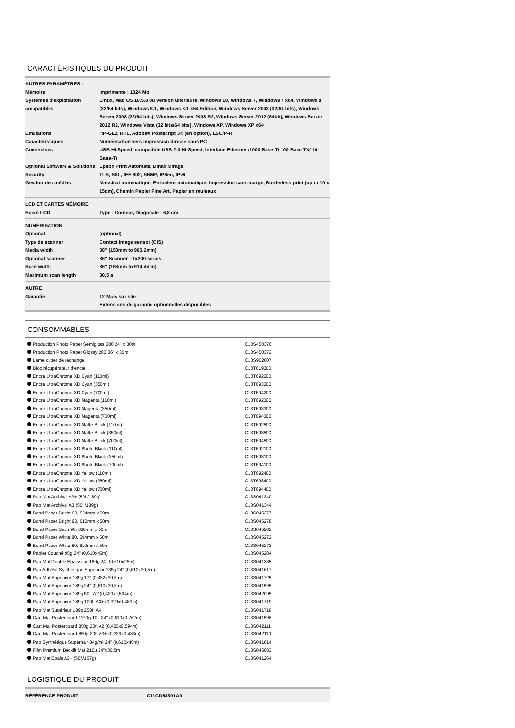CARACTÉRISTIQUES DU PRODUIT
| AUTRES PARAMÈTRES : | |
| Mémoire | Imprimante : 1024 Mo |
| Systèmes d’exploitation compatibles | Linux, Mac OS 10.5.8 ou version ultérieure, Windows 10, Windows 7, Windows 7 x64, Windows 8 (32/64 bits), Windows 8.1, Windows 8.1 x64 Edition, Windows Server 2003 (32/64 bits), Windows Server 2008 (32/64 bits), Windows Server 2008 R2, Windows Server 2012 (64bit), Windows Server 2012 R2, Windows Vista (32 bits/64 bits), Windows XP, Windows XP x64 |
| Emulations | HP-GL2, RTL, Adobe® Postscript 3® (en option), ESC/P-R |
| Caractéristiques | Numérisation vers impression directe sans PC |
| Connexions | USB Hi-Speed, compatible USB 2.0 Hi-Speed, Interface Ethernet (1000 Base-T/ 100-Base TX/ 10-Base-T) |
| Optional Software & Solutions | Epson Print Automate, Dinax Mirage |
| Security | TLS, SSL, IEE 802, SNMP, IPSec, IPv6 |
| Gestion des médias | Massicot automatique, Enrouleur automatique, Impression sans marge, Borderless print (up to 10 x 15cm), Chemin Papier Fine Art, Papier en rouleaux |
| LCD ET CARTES MÉMOIRE | |
| Ecran LCD | Type : Couleur, Diagonale : 6,8 cm |
| NUMÉRISATION | |
| Optional | (optional) |
| Type de scanner | Contact image sensor (CIS) |
| Media width | 38" (153mm to 965.2mm) |
| Optional scanner | 36" Scanner - Tx200 series |
| Scan width | 36" (153mm to 914.4mm) |
| Maximum scan length | 30,5 a |
| AUTRE | |
| Garantie | 12 Mois sur site Extensions de garantie optionnelles disponibles |
CONSOMMABLES
Production Photo Paper Semigloss 200 24" x 30m C13S450376
Production Photo Paper Glossy 200 36" x 30m C13S450372
Lame cutter de rechange C13S902007
Bloc récupérateur d'encre C13T619300
Encre UltraChrome XD Cyan (110ml) C13T692200
Encre UltraChrome XD Cyan (350ml) C13T693200
Encre UltraChrome XD Cyan (700ml) C13T694200
Encre UltraChrome XD Magenta (110ml) C13T692300
Encre UltraChrome XD Magenta (350ml) C13T693300
Encre UltraChrome XD Magenta (700ml) C13T694300
Encre UltraChrome XD Matte Black (110ml) C13T692500
Encre UltraChrome XD Matte Black (350ml) C13T693500
Encre UltraChrome XD Matte Black (700ml) C13T694500
Encre UltraChrome XD Photo Black (110ml) C13T692100
Encre UltraChrome XD Photo Black (350ml) C13T693100
Encre UltraChrome XD Photo Black (700ml) C13T694100
Encre UltraChrome XD Yellow (110ml) C13T692400
Encre UltraChrome XD Yellow (350ml) C13T693400
Encre UltraChrome XD Yellow (700ml) C13T694400
Pap Mat Archival A3+ (50f./189g) C13S041340
Pap Mat Archival A3 (50f./189g) C13S041344
Bond Paper Bright 90, 594mm x 50m C13S045277
Bond Paper Bright 90, 610mm x 50m C13S045278
Bond Paper Satin 90, 610mm x 50m C13S045282
Bond Paper White 80, 594mm x 50m C13S045272
Bond Paper White 80, 610mm x 50m C13S045273
Papier Couché 95g 24" (0,610x45m) C13S045284
Pap Mat Double Epaisseur 180g 24" (0,610x25m) C13S041385
Pap Adhésif Synthétique Supérieur 135g 24" (0,610x30,5m) C13S041617
Pap Mat Supérieur 189g 17" (0,432x30,5m) C13S041725
Pap Mat Supérieur 189g 24" (0,610x30,5m) C13S041595
Pap Mat Supérieur 189g 50f. A2 (0,420x0,594m) C13S042095
Pap Mat Supérieur 189g 100f. A3+ (0,329x0,483m) C13S041719
Pap Mat Supérieur 189g 250f. A4 C13S041718
Cart Mat Posterboard 1170g 10f. 24" (0,610x0,762m) C13S041598
Cart Mat Posterboard 850g 20f. A2 (0,420x0,594m) C13S042111
Cart Mat Posterboard 850g 20f. A3+ (0,329x0,483m) C13S042110
Pap Synthétique Supérieur 84g/m² 24" (0,610x40m) C13S041614
Film Premium Backlit Mat 210µ 24"x30,5m C13S045083
Pap Mat Epais A3+ (50f./167g) C13S041264
LOGISTIQUE DU PRODUIT
| RÉFÉRENCE PRODUIT | C11CD68301A0 |